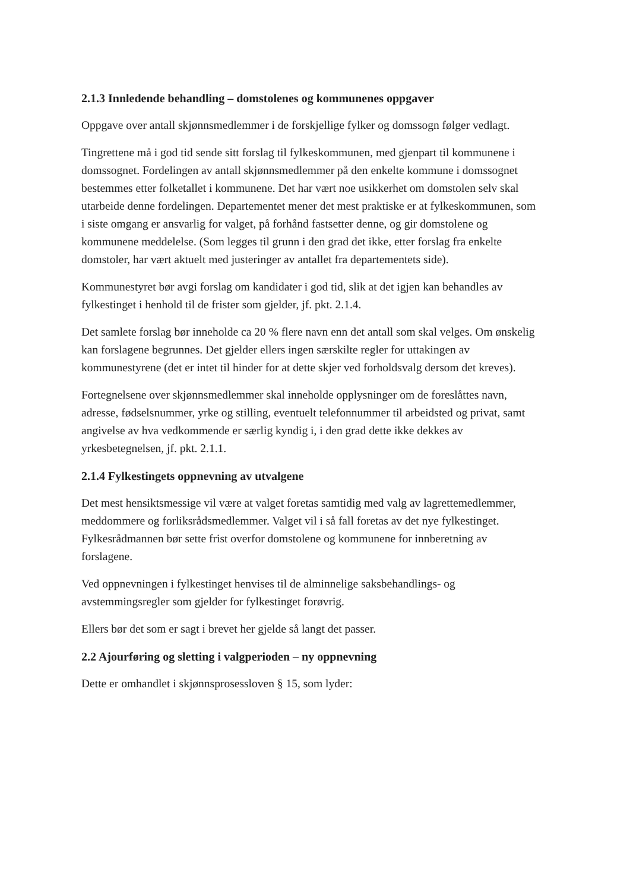2.1.3 Innledende behandling – domstolenes og kommunenes oppgaver
Oppgave over antall skjønnsmedlemmer i de forskjellige fylker og domssogn følger vedlagt.
Tingrettene må i god tid sende sitt forslag til fylkeskommunen, med gjenpart til kommunene i domssognet. Fordelingen av antall skjønnsmedlemmer på den enkelte kommune i domssognet bestemmes etter folketallet i kommunene. Det har vært noe usikkerhet om domstolen selv skal utarbeide denne fordelingen. Departementet mener det mest praktiske er at fylkeskommunen, som i siste omgang er ansvarlig for valget, på forhånd fastsetter denne, og gir domstolene og kommunene meddelelse. (Som legges til grunn i den grad det ikke, etter forslag fra enkelte domstoler, har vært aktuelt med justeringer av antallet fra departementets side).
Kommunestyret bør avgi forslag om kandidater i god tid, slik at det igjen kan behandles av fylkestinget i henhold til de frister som gjelder, jf. pkt. 2.1.4.
Det samlete forslag bør inneholde ca 20 % flere navn enn det antall som skal velges. Om ønskelig kan forslagene begrunnes. Det gjelder ellers ingen særskilte regler for uttakingen av kommunestyrene (det er intet til hinder for at dette skjer ved forholdsvalg dersom det kreves).
Fortegnelsene over skjønnsmedlemmer skal inneholde opplysninger om de foreslåttes navn, adresse, fødselsnummer, yrke og stilling, eventuelt telefonnummer til arbeidsted og privat, samt angivelse av hva vedkommende er særlig kyndig i, i den grad dette ikke dekkes av yrkesbetegnelsen, jf. pkt. 2.1.1.
2.1.4 Fylkestingets oppnevning av utvalgene
Det mest hensiktsmessige vil være at valget foretas samtidig med valg av lagrettemedlemmer, meddommere og forliksrådsmedlemmer. Valget vil i så fall foretas av det nye fylkestinget. Fylkesrådmannen bør sette frist overfor domstolene og kommunene for innberetning av forslagene.
Ved oppnevningen i fylkestinget henvises til de alminnelige saksbehandlings- og avstemmingsregler som gjelder for fylkestinget forøvrig.
Ellers bør det som er sagt i brevet her gjelde så langt det passer.
2.2 Ajourføring og sletting i valgperioden – ny oppnevning
Dette er omhandlet i skjønnsprosessloven § 15, som lyder: